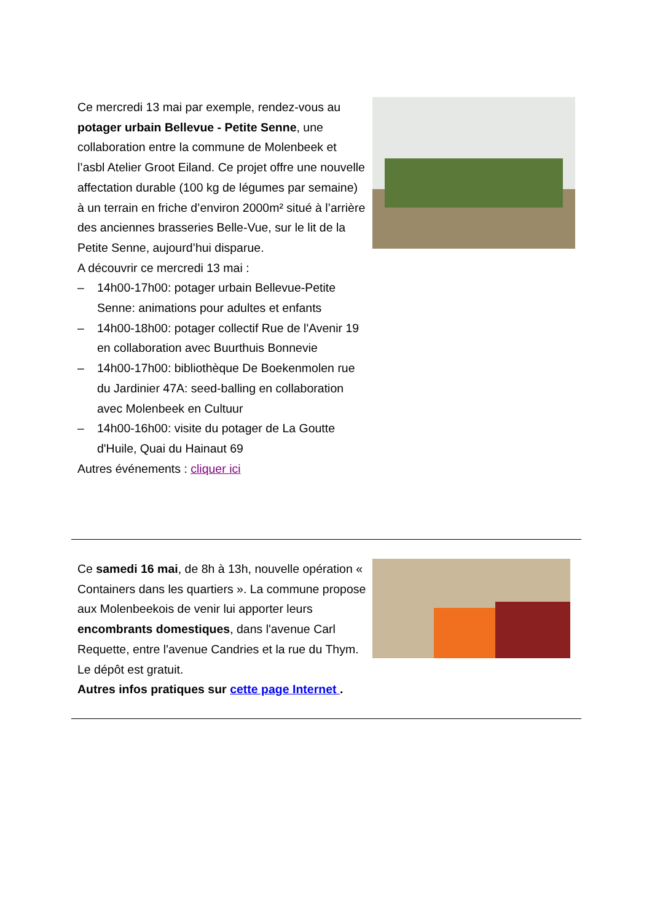Ce mercredi 13 mai par exemple, rendez-vous au potager urbain Bellevue - Petite Senne, une collaboration entre la commune de Molenbeek et l’asbl Atelier Groot Eiland. Ce projet offre une nouvelle affectation durable (100 kg de légumes par semaine) à un terrain en friche d’environ 2000m² situé à l’arrière des anciennes brasseries Belle-Vue, sur le lit de la Petite Senne, aujourd’hui disparue.
A découvrir ce mercredi 13 mai :
– 14h00-17h00: potager urbain Bellevue-Petite Senne: animations pour adultes et enfants
– 14h00-18h00: potager collectif Rue de l'Avenir 19 en collaboration avec Buurthuis Bonnevie
– 14h00-17h00: bibliothèque De Boekenmolen rue du Jardinier 47A: seed-balling en collaboration avec Molenbeek en Cultuur
– 14h00-16h00: visite du potager de La Goutte d'Huile, Quai du Hainaut 69
Autres événements : cliquer ici
Ce samedi 16 mai, de 8h à 13h, nouvelle opération « Containers dans les quartiers ». La commune propose aux Molenbeekois de venir lui apporter leurs encombrants domestiques, dans l'avenue Carl Requette, entre l'avenue Candries et la rue du Thym. Le dépôt est gratuit.
Autres infos pratiques sur cette page Internet .